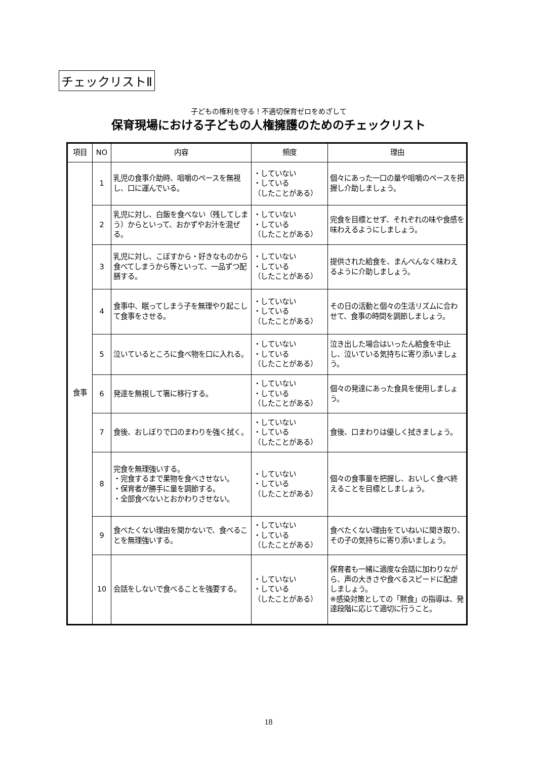チェックリストⅡ
子どもの権利を守る！不適切保育ゼロをめざして
保育現場における子どもの人権擁護のためのチェックリスト
| 項目 | NO | 内容 | 頻度 | 理由 |
| --- | --- | --- | --- | --- |
| 食事 | 1 | 乳児の食事介助時、咀嚼のペースを無視し、口に運んでいる。 | ・していない ・している （したことがある） | 個々にあった一口の量や咀嚼のペースを把握し介助しましょう。 |
| | 2 | 乳児に対し、白飯を食べない（残してしまう）からといって、おかずやお汁を混ぜる。 | ・していない ・している （したことがある） | 完食を目標とせず、それぞれの味や食感を味わえるようにしましょう。 |
| | 3 | 乳児に対し、こぼすから・好きなものから食べてしまうから等といって、一品ずつ配膳する。 | ・していない ・している （したことがある） | 提供された給食を、まんべんなく味わえるように介助しましょう。 |
| | 4 | 食事中、眠ってしまう子を無理やり起こして食事をさせる。 | ・していない ・している （したことがある） | その日の活動と個々の生活リズムに合わせて、食事の時間を調節しましょう。 |
| | 5 | 泣いているところに食べ物を口に入れる。 | ・していない ・している （したことがある） | 泣き出した場合はいったん給食を中止し、泣いている気持ちに寄り添いましょう。 |
| | 6 | 発達を無視して箸に移行する。 | ・していない ・している （したことがある） | 個々の発達にあった食具を使用しましょう。 |
| | 7 | 食後、おしぼりで口のまわりを強く拭く。 | ・していない ・している （したことがある） | 食後、口まわりは優しく拭きましょう。 |
| | 8 | 完食を無理強いする。 ・完食するまで果物を食べさせない。 ・保育者が勝手に量を調節する。 ・全部食べないとおかわりさせない。 | ・していない ・している （したことがある） | 個々の食事量を把握し、おいしく食べ終えることを目標としましょう。 |
| | 9 | 食べたくない理由を聞かないで、食べることを無理強いする。 | ・していない ・している （したことがある） | 食べたくない理由をていねいに聞き取り、その子の気持ちに寄り添いましょう。 |
| | 10 | 会話をしないで食べることを強要する。 | ・していない ・している （したことがある） | 保育者も一緒に適度な会話に加わりながら、声の大きさや食べるスピードに配慮しましょう。 ※感染対策としての「黙食」の指導は、発達段階に応じて適切に行うこと。 |
18